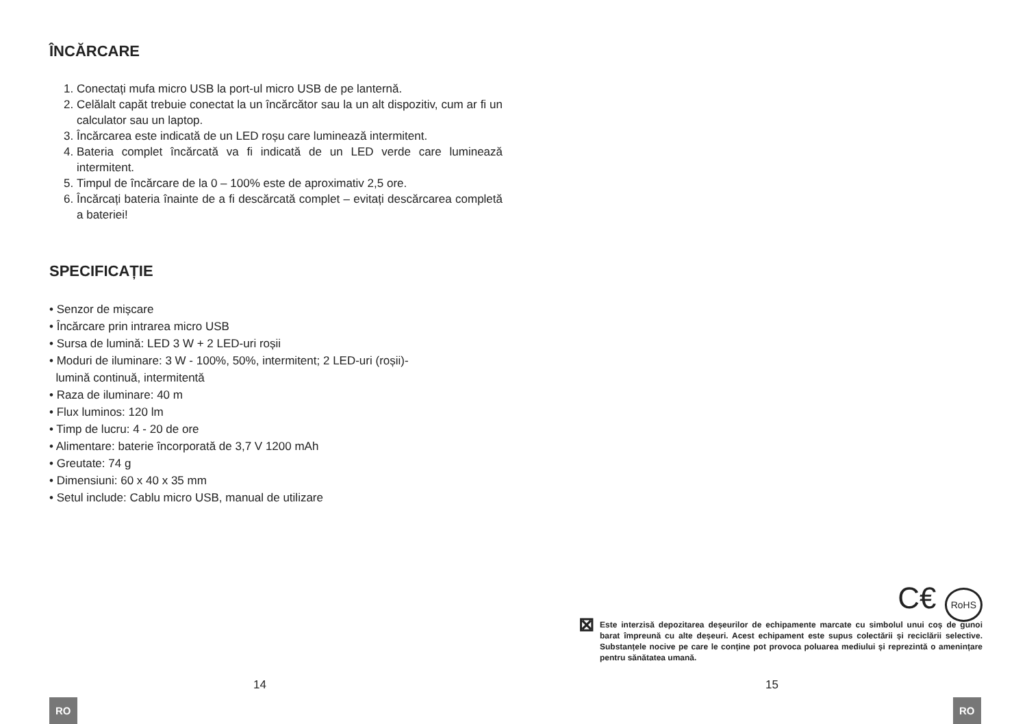ÎNCĂRCARE
1. Conectați mufa micro USB la port-ul micro USB de pe lanternă.
2. Celălalt capăt trebuie conectat la un încărcător sau la un alt dispozitiv, cum ar fi un calculator sau un laptop.
3. Încărcarea este indicată de un LED roșu care luminează intermitent.
4. Bateria complet încărcată va fi indicată de un LED verde care luminează intermitent.
5. Timpul de încărcare de la 0 – 100% este de aproximativ 2,5 ore.
6. Încărcați bateria înainte de a fi descărcată complet – evitați descărcarea completă a bateriei!
SPECIFICAȚIE
• Senzor de mișcare
• Încărcare prin intrarea micro USB
• Sursa de lumină: LED 3 W + 2 LED-uri roșii
• Moduri de iluminare: 3 W - 100%, 50%, intermitent; 2 LED-uri (roșii)-
lumină continuă, intermitentă
• Raza de iluminare: 40 m
• Flux luminos: 120 lm
• Timp de lucru: 4 - 20 de ore
• Alimentare: baterie încorporată de 3,7 V 1200 mAh
• Greutate: 74 g
• Dimensiuni: 60 x 40 x 35 mm
• Setul include: Cablu micro USB, manual de utilizare
14
RO
C€ RoHS
⊠
Este interzisă depozitarea deșeurilor de echipamente marcate cu simbolul unui coș de gunoi barat împreună cu alte deșeuri. Acest echipament este supus colectării și reciclării selective. Substanțele nocive pe care le conține pot provoca poluarea mediului și reprezintă o amenințare pentru sănătatea umană.
15
RO